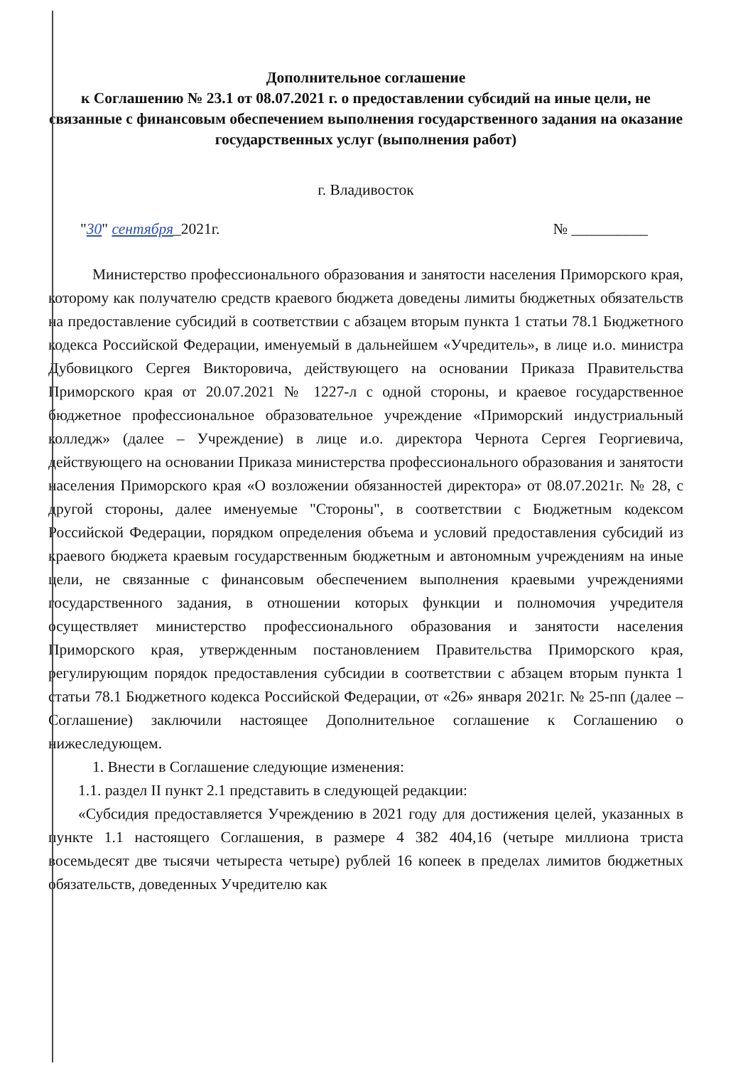Дополнительное соглашение
к Соглашению № 23.1 от 08.07.2021 г. о предоставлении субсидий на иные цели, не связанные с финансовым обеспечением выполнения государственного задания на оказание государственных услуг (выполнения работ)
г. Владивосток
"30" сентября_2021г. № __________
Министерство профессионального образования и занятости населения Приморского края, которому как получателю средств краевого бюджета доведены лимиты бюджетных обязательств на предоставление субсидий в соответствии с абзацем вторым пункта 1 статьи 78.1 Бюджетного кодекса Российской Федерации, именуемый в дальнейшем «Учредитель», в лице и.о. министра Дубовицкого Сергея Викторовича, действующего на основании Приказа Правительства Приморского края от 20.07.2021 № 1227-л с одной стороны, и краевое государственное бюджетное профессиональное образовательное учреждение «Приморский индустриальный колледж» (далее – Учреждение) в лице и.о. директора Чернота Сергея Георгиевича, действующего на основании Приказа министерства профессионального образования и занятости населения Приморского края «О возложении обязанностей директора» от 08.07.2021г. № 28, с другой стороны, далее именуемые "Стороны", в соответствии с Бюджетным кодексом Российской Федерации, порядком определения объема и условий предоставления субсидий из краевого бюджета краевым государственным бюджетным и автономным учреждениям на иные цели, не связанные с финансовым обеспечением выполнения краевыми учреждениями государственного задания, в отношении которых функции и полномочия учредителя осуществляет министерство профессионального образования и занятости населения Приморского края, утвержденным постановлением Правительства Приморского края, регулирующим порядок предоставления субсидии в соответствии с абзацем вторым пункта 1 статьи 78.1 Бюджетного кодекса Российской Федерации, от «26» января 2021г. № 25-пп (далее – Соглашение) заключили настоящее Дополнительное соглашение к Соглашению о нижеследующем.
1. Внести в Соглашение следующие изменения:
1.1. раздел II пункт 2.1 представить в следующей редакции:
«Субсидия предоставляется Учреждению в 2021 году для достижения целей, указанных в пункте 1.1 настоящего Соглашения, в размере 4 382 404,16 (четыре миллиона триста восемьдесят две тысячи четыреста четыре) рублей 16 копеек в пределах лимитов бюджетных обязательств, доведенных Учредителю как